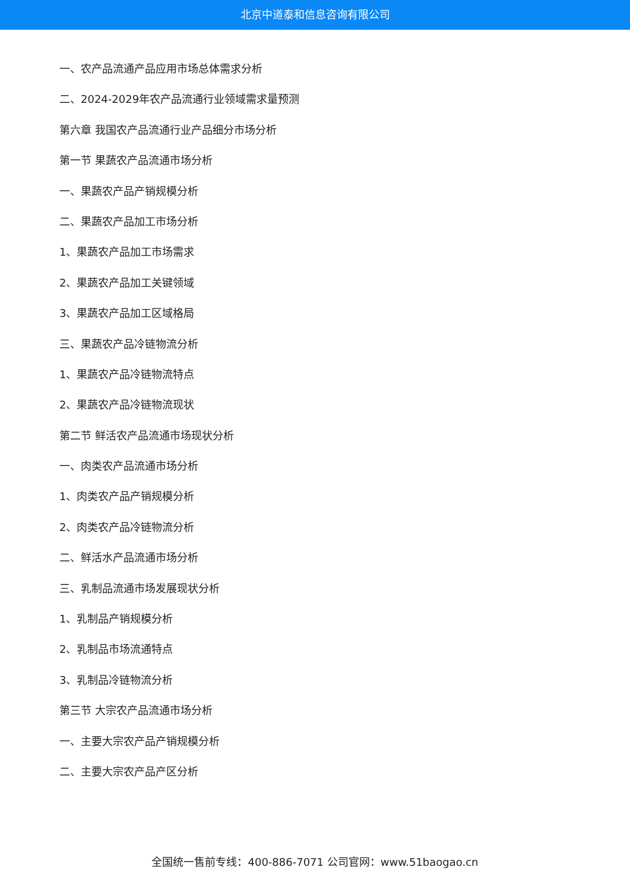北京中道泰和信息咨询有限公司
一、农产品流通产品应用市场总体需求分析
二、2024-2029年农产品流通行业领域需求量预测
第六章 我国农产品流通行业产品细分市场分析
第一节 果蔬农产品流通市场分析
一、果蔬农产品产销规模分析
二、果蔬农产品加工市场分析
1、果蔬农产品加工市场需求
2、果蔬农产品加工关键领域
3、果蔬农产品加工区域格局
三、果蔬农产品冷链物流分析
1、果蔬农产品冷链物流特点
2、果蔬农产品冷链物流现状
第二节 鲜活农产品流通市场现状分析
一、肉类农产品流通市场分析
1、肉类农产品产销规模分析
2、肉类农产品冷链物流分析
二、鲜活水产品流通市场分析
三、乳制品流通市场发展现状分析
1、乳制品产销规模分析
2、乳制品市场流通特点
3、乳制品冷链物流分析
第三节 大宗农产品流通市场分析
一、主要大宗农产品产销规模分析
二、主要大宗农产品产区分析
全国统一售前专线：400-886-7071 公司官网：www.51baogao.cn